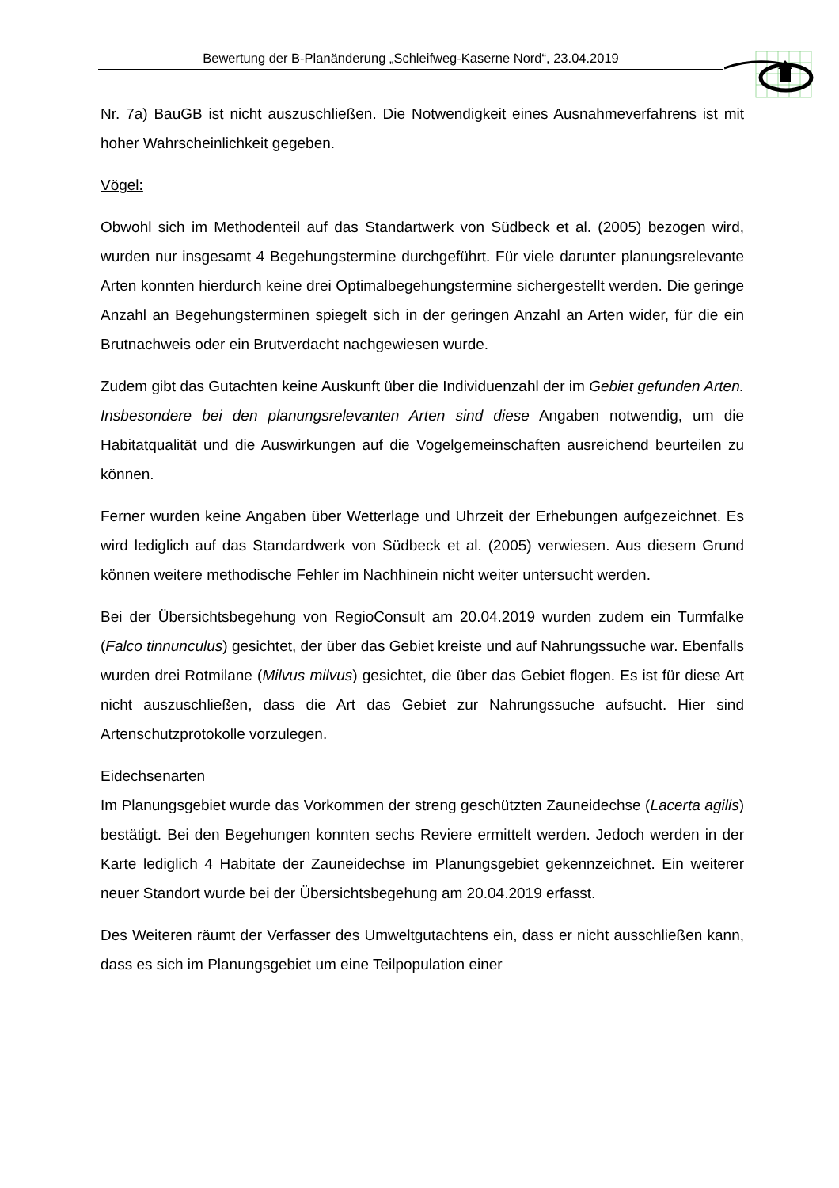Bewertung der B-Planänderung „Schleifweg-Kaserne Nord“, 23.04.2019
Nr. 7a) BauGB ist nicht auszuschließen. Die Notwendigkeit eines Ausnahmeverfahrens ist mit hoher Wahrscheinlichkeit gegeben.
Vögel:
Obwohl sich im Methodenteil auf das Standartwerk von Südbeck et al. (2005) bezogen wird, wurden nur insgesamt 4 Begehungstermine durchgeführt. Für viele darunter planungsrelevante Arten konnten hierdurch keine drei Optimalbegehungstermine sichergestellt werden. Die geringe Anzahl an Begehungsterminen spiegelt sich in der geringen Anzahl an Arten wider, für die ein Brutnachweis oder ein Brutverdacht nachgewiesen wurde.
Zudem gibt das Gutachten keine Auskunft über die Individuenzahl der im Gebiet gefunden Arten. Insbesondere bei den planungsrelevanten Arten sind diese Angaben notwendig, um die Habitatqualität und die Auswirkungen auf die Vogelgemeinschaften ausreichend beurteilen zu können.
Ferner wurden keine Angaben über Wetterlage und Uhrzeit der Erhebungen aufgezeichnet. Es wird lediglich auf das Standardwerk von Südbeck et al. (2005) verwiesen. Aus diesem Grund können weitere methodische Fehler im Nachhinein nicht weiter untersucht werden.
Bei der Übersichtsbegehung von RegioConsult am 20.04.2019 wurden zudem ein Turmfalke (Falco tinnunculus) gesichtet, der über das Gebiet kreiste und auf Nahrungssuche war. Ebenfalls wurden drei Rotmilane (Milvus milvus) gesichtet, die über das Gebiet flogen. Es ist für diese Art nicht auszuschließen, dass die Art das Gebiet zur Nahrungssuche aufsucht. Hier sind Artenschutzprotokolle vorzulegen.
Eidechsenarten
Im Planungsgebiet wurde das Vorkommen der streng geschützten Zauneidechse (Lacerta agilis) bestätigt. Bei den Begehungen konnten sechs Reviere ermittelt werden. Jedoch werden in der Karte lediglich 4 Habitate der Zauneidechse im Planungsgebiet gekennzeichnet. Ein weiterer neuer Standort wurde bei der Übersichtsbegehung am 20.04.2019 erfasst.
Des Weiteren räumt der Verfasser des Umweltgutachtens ein, dass er nicht ausschließen kann, dass es sich im Planungsgebiet um eine Teilpopulation einer